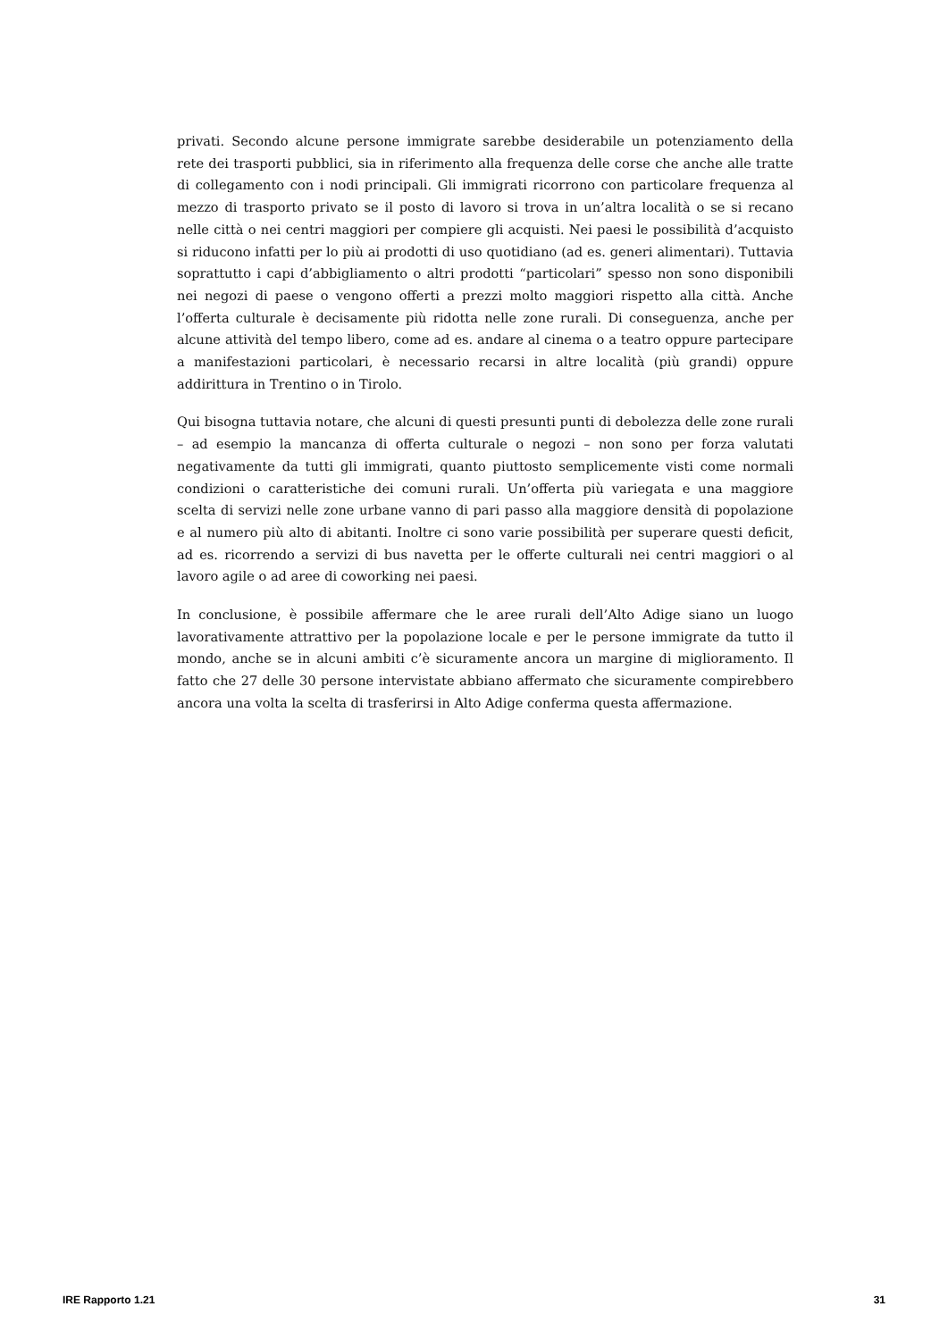privati. Secondo alcune persone immigrate sarebbe desiderabile un potenziamento della rete dei trasporti pubblici, sia in riferimento alla frequenza delle corse che anche alle tratte di collegamento con i nodi principali. Gli immigrati ricorrono con particolare frequenza al mezzo di trasporto privato se il posto di lavoro si trova in un’altra località o se si recano nelle città o nei centri maggiori per compiere gli acquisti. Nei paesi le possibilità d’acquisto si riducono infatti per lo più ai prodotti di uso quotidiano (ad es. generi alimentari). Tuttavia soprattutto i capi d’abbigliamento o altri prodotti “particolari” spesso non sono disponibili nei negozi di paese o vengono offerti a prezzi molto maggiori rispetto alla città. Anche l’offerta culturale è decisamente più ridotta nelle zone rurali. Di conseguenza, anche per alcune attività del tempo libero, come ad es. andare al cinema o a teatro oppure partecipare a manifestazioni particolari, è necessario recarsi in altre località (più grandi) oppure addirittura in Trentino o in Tirolo.
Qui bisogna tuttavia notare, che alcuni di questi presunti punti di debolezza delle zone rurali – ad esempio la mancanza di offerta culturale o negozi – non sono per forza valutati negativamente da tutti gli immigrati, quanto piuttosto semplicemente visti come normali condizioni o caratteristiche dei comuni rurali. Un’offerta più variegata e una maggiore scelta di servizi nelle zone urbane vanno di pari passo alla maggiore densità di popolazione e al numero più alto di abitanti. Inoltre ci sono varie possibilità per superare questi deficit, ad es. ricorrendo a servizi di bus navetta per le offerte culturali nei centri maggiori o al lavoro agile o ad aree di coworking nei paesi.
In conclusione, è possibile affermare che le aree rurali dell’Alto Adige siano un luogo lavorativamente attrattivo per la popolazione locale e per le persone immigrate da tutto il mondo, anche se in alcuni ambiti c’è sicuramente ancora un margine di miglioramento. Il fatto che 27 delle 30 persone intervistate abbiano affermato che sicuramente compirebbero ancora una volta la scelta di trasferirsi in Alto Adige conferma questa affermazione.
IRE Rapporto 1.21 31